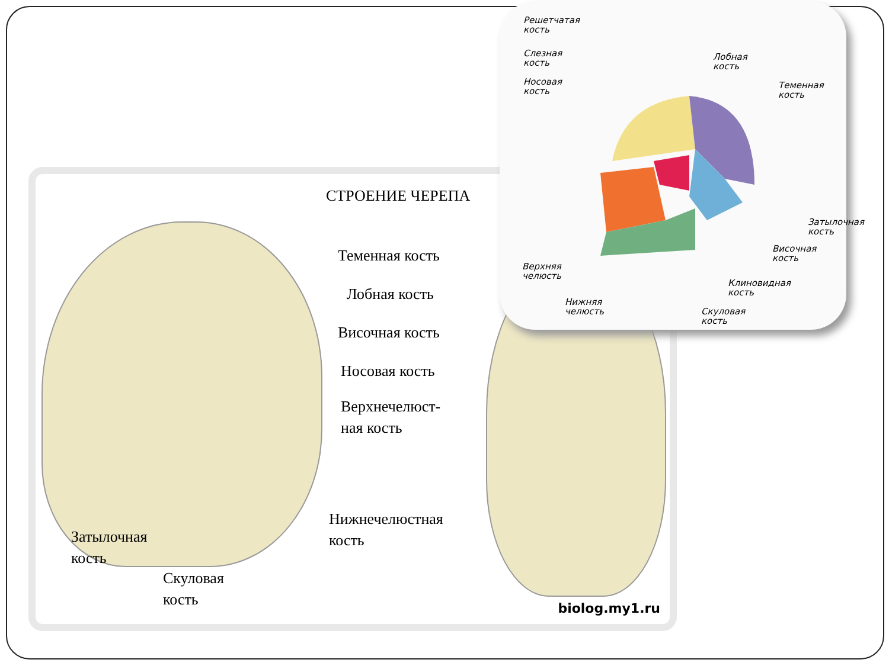СТРОЕНИЕ ЧЕРЕПА
Теменная кость
Лобная кость
Височная кость
Носовая кость
Верхнечелюст-
ная кость
Нижнечелюстная
кость
Затылочная
кость
Скуловая
кость
biolog.my1.ru
Решетчатая
кость
Слезная
кость
Носовая
кость
Лобная
кость
Теменная
кость
Затылочная
кость
Височная
кость
Верхняя
челюсть
Клиновидная
кость
Нижняя
челюсть
Скуловая
кость